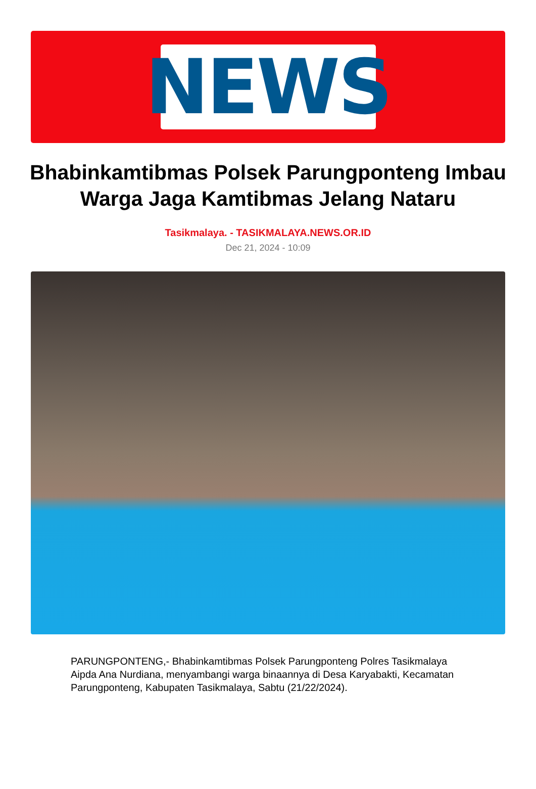NEWS
Bhabinkamtibmas Polsek Parungponteng Imbau Warga Jaga Kamtibmas Jelang Nataru
Tasikmalaya. - TASIKMALAYA.NEWS.OR.ID
Dec 21, 2024 - 10:09
PARUNGPONTENG,- Bhabinkamtibmas Polsek Parungponteng Polres Tasikmalaya Aipda Ana Nurdiana, menyambangi warga binaannya di Desa Karyabakti, Kecamatan Parungponteng, Kabupaten Tasikmalaya, Sabtu (21/22/2024).